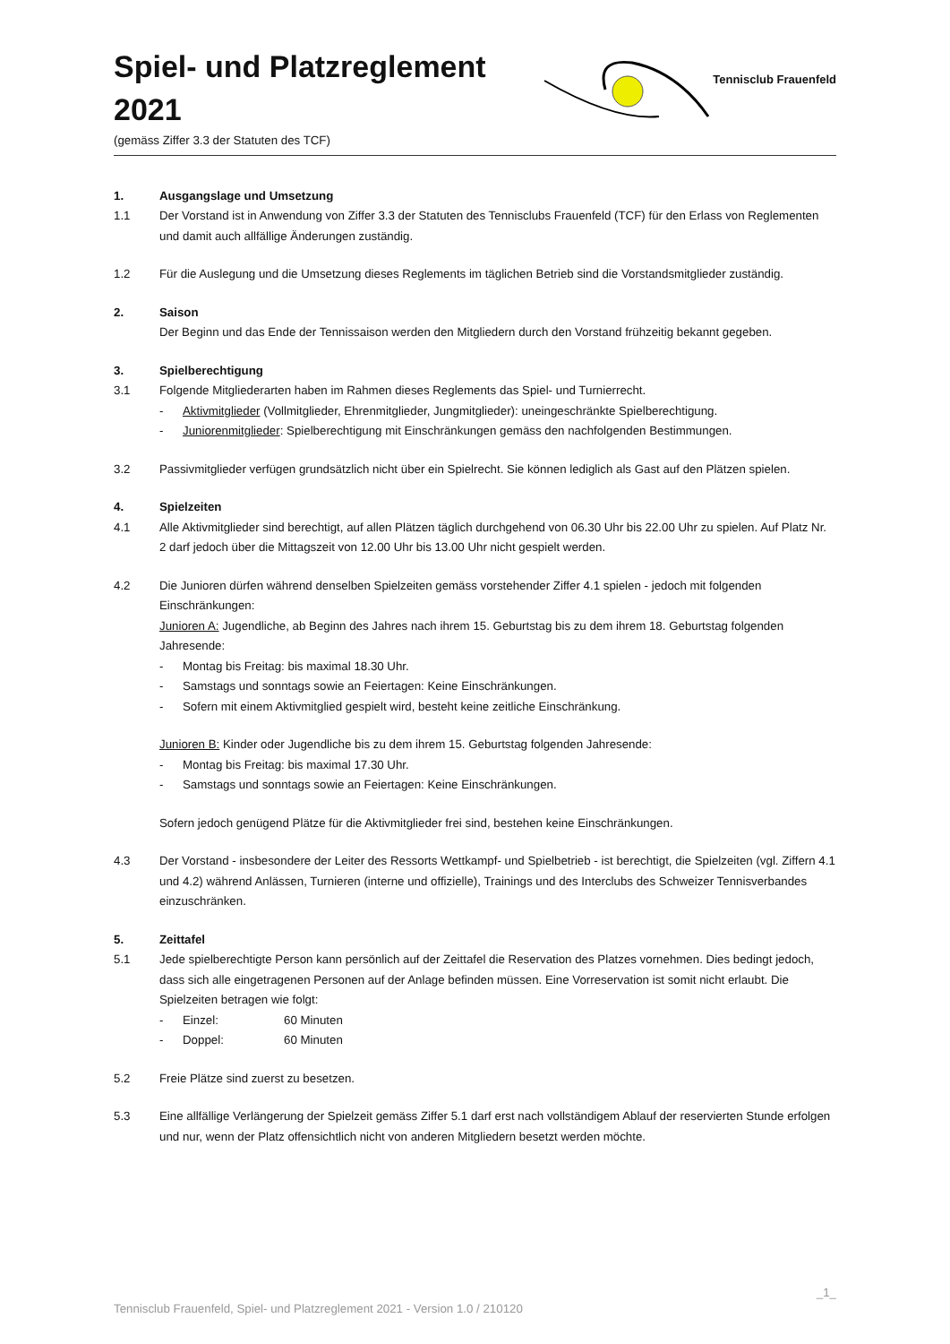Spiel- und Platzreglement
2021
(gemäss Ziffer 3.3 der Statuten des TCF)
Tennisclub Frauenfeld
1. Ausgangslage und Umsetzung
1.1 Der Vorstand ist in Anwendung von Ziffer 3.3 der Statuten des Tennisclubs Frauenfeld (TCF) für den Erlass von Reglementen und damit auch allfällige Änderungen zuständig.
1.2 Für die Auslegung und die Umsetzung dieses Reglements im täglichen Betrieb sind die Vorstandsmitglieder zuständig.
2. Saison
Der Beginn und das Ende der Tennissaison werden den Mitgliedern durch den Vorstand frühzeitig bekannt gegeben.
3. Spielberechtigung
3.1 Folgende Mitgliederarten haben im Rahmen dieses Reglements das Spiel- und Turnierrecht.
- Aktivmitglieder (Vollmitglieder, Ehrenmitglieder, Jungmitglieder): uneingeschränkte Spielberechtigung.
- Juniorenmitglieder: Spielberechtigung mit Einschränkungen gemäss den nachfolgenden Bestimmungen.
3.2 Passivmitglieder verfügen grundsätzlich nicht über ein Spielrecht. Sie können lediglich als Gast auf den Plätzen spielen.
4. Spielzeiten
4.1 Alle Aktivmitglieder sind berechtigt, auf allen Plätzen täglich durchgehend von 06.30 Uhr bis 22.00 Uhr zu spielen. Auf Platz Nr. 2 darf jedoch über die Mittagszeit von 12.00 Uhr bis 13.00 Uhr nicht gespielt werden.
4.2 Die Junioren dürfen während denselben Spielzeiten gemäss vorstehender Ziffer 4.1 spielen - jedoch mit folgenden Einschränkungen:
Junioren A: Jugendliche, ab Beginn des Jahres nach ihrem 15. Geburtstag bis zu dem ihrem 18. Geburtstag folgenden Jahresende:
- Montag bis Freitag: bis maximal 18.30 Uhr.
- Samstags und sonntags sowie an Feiertagen: Keine Einschränkungen.
- Sofern mit einem Aktivmitglied gespielt wird, besteht keine zeitliche Einschränkung.
Junioren B: Kinder oder Jugendliche bis zu dem ihrem 15. Geburtstag folgenden Jahresende:
- Montag bis Freitag: bis maximal 17.30 Uhr.
- Samstags und sonntags sowie an Feiertagen: Keine Einschränkungen.
Sofern jedoch genügend Plätze für die Aktivmitglieder frei sind, bestehen keine Einschränkungen.
4.3 Der Vorstand - insbesondere der Leiter des Ressorts Wettkampf- und Spielbetrieb - ist berechtigt, die Spielzeiten (vgl. Ziffern 4.1 und 4.2) während Anlässen, Turnieren (interne und offizielle), Trainings und des Interclubs des Schweizer Tennisverbandes einzuschränken.
5. Zeittafel
5.1 Jede spielberechtigte Person kann persönlich auf der Zeittafel die Reservation des Platzes vornehmen. Dies bedingt jedoch, dass sich alle eingetragenen Personen auf der Anlage befinden müssen. Eine Vorreservation ist somit nicht erlaubt. Die Spielzeiten betragen wie folgt:
- Einzel: 60 Minuten
- Doppel: 60 Minuten
5.2 Freie Plätze sind zuerst zu besetzen.
5.3 Eine allfällige Verlängerung der Spielzeit gemäss Ziffer 5.1 darf erst nach vollständigem Ablauf der reservierten Stunde erfolgen und nur, wenn der Platz offensichtlich nicht von anderen Mitgliedern besetzt werden möchte.
_1_
Tennisclub Frauenfeld, Spiel- und Platzreglement 2021 - Version 1.0 / 210120